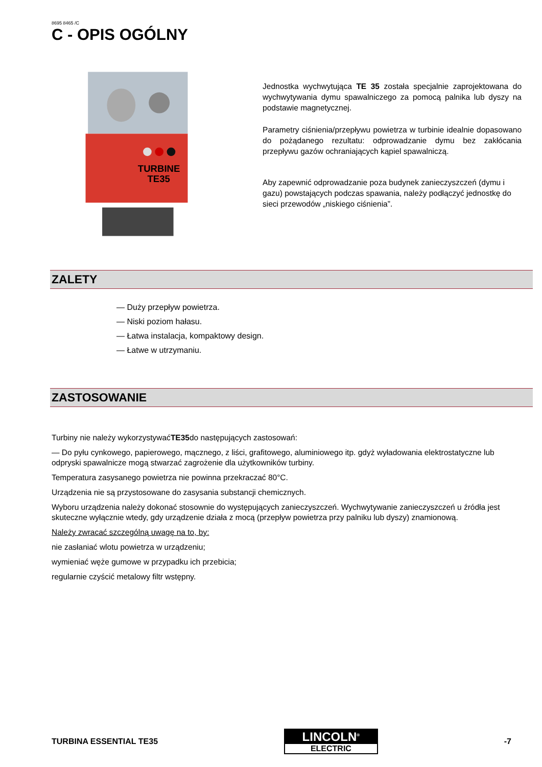8695 8465 /C
C - OPIS OGÓLNY
TURBINE
TE35
Jednostka wychwytująca TE 35 została specjalnie zaprojektowana do wychwytywania dymu spawalniczego za pomocą palnika lub dyszy na podstawie magnetycznej.
Parametry ciśnienia/przepływu powietrza w turbinie idealnie dopasowano do pożądanego rezultatu: odprowadzanie dymu bez zakłócania przepływu gazów ochraniających kąpiel spawalniczą.
Aby zapewnić odprowadzanie poza budynek zanieczyszczeń (dymu i gazu) powstających podczas spawania, należy podłączyć jednostkę do sieci przewodów „niskiego ciśnienia”.
ZALETY
— Duży przepływ powietrza.
— Niski poziom hałasu.
— Łatwa instalacja, kompaktowy design.
— Łatwe w utrzymaniu.
ZASTOSOWANIE
Turbiny nie należy wykorzystywaćTE35do następujących zastosowań:
— Do pyłu cynkowego, papierowego, mącznego, z liści, grafitowego, aluminiowego itp. gdyż wyładowania elektrostatyczne lub odpryski spawalnicze mogą stwarzać zagrożenie dla użytkowników turbiny.
Temperatura zasysanego powietrza nie powinna przekraczać 80°C.
Urządzenia nie są przystosowane do zasysania substancji chemicznych.
Wyboru urządzenia należy dokonać stosownie do występujących zanieczyszczeń. Wychwytywanie zanieczyszczeń u źródła jest skuteczne wyłącznie wtedy, gdy urządzenie działa z mocą (przepływ powietrza przy palniku lub dyszy) znamionową.
Należy zwracać szczególną uwagę na to, by:
nie zasłaniać wlotu powietrza w urządzeniu;
wymieniać węże gumowe w przypadku ich przebicia;
regularnie czyścić metalowy filtr wstępny.
TURBINA ESSENTIAL TE35
LINCOLN<sup>®</sup>
ELECTRIC
-7